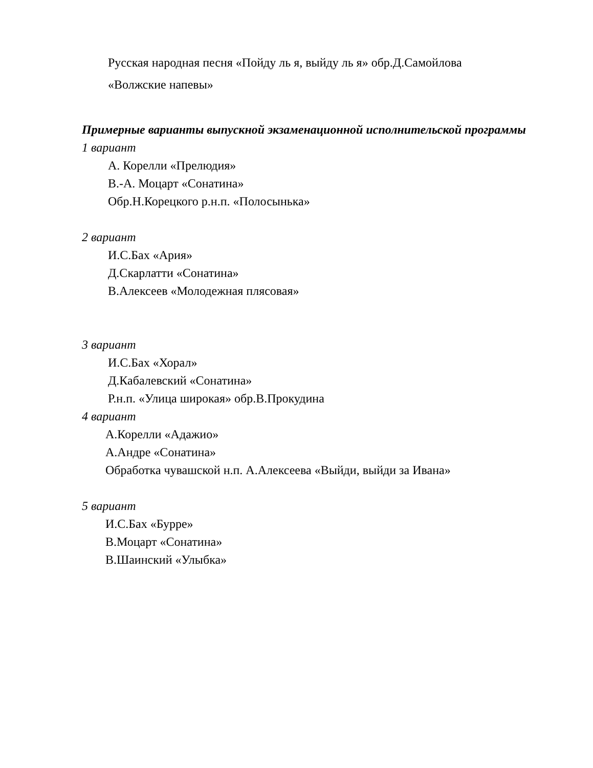Русская народная песня «Пойду ль я, выйду ль я» обр.Д.Самойлова
«Волжские напевы»
Примерные варианты выпускной экзаменационной исполнительской программы
1 вариант
А. Корелли «Прелюдия»
В.-А. Моцарт «Сонатина»
Обр.Н.Корецкого р.н.п. «Полосынька»
2 вариант
И.С.Бах «Ария»
Д.Скарлатти «Сонатина»
В.Алексеев «Молодежная плясовая»
3 вариант
И.С.Бах «Хорал»
Д.Кабалевский «Сонатина»
Р.н.п. «Улица широкая» обр.В.Прокудина
4 вариант
А.Корелли «Адажио»
А.Андре «Сонатина»
Обработка чувашской н.п. А.Алексеева «Выйди, выйди за Ивана»
5 вариант
И.С.Бах «Бурре»
В.Моцарт «Сонатина»
В.Шаинский «Улыбка»